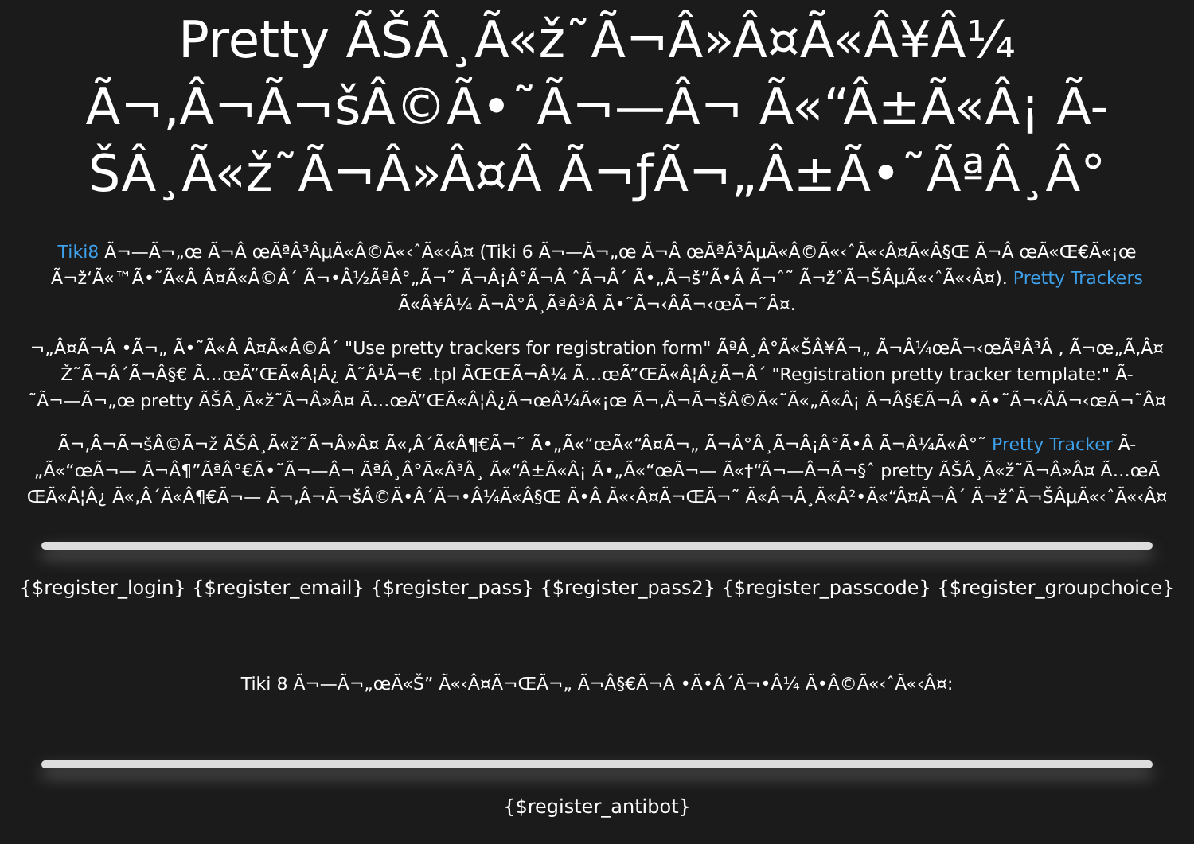Pretty ÃŠÂ¸Ã«ž˜Ã¬Â»Â¤Ã«Â¥Â¼ Ã¬‚Â¬Ã¬šÂ©Ã•˜Ã¬—Â¬ Ã«“Â±Ã«Â¡ Ã-ŠÂ¸Ã«ž˜Ã¬Â»Â¤Â Ã¬ƒÃ¬„Â±Ã•˜ÃªÂ¸Â°
Tiki8 Ã¬—Ã¬„œ Ã¬Â œÃªÂ³ÂµÃ«Â©Ã«‹ˆÃ«‹Â¤ (Tiki 6 Ã¬—Ã¬„œ Ã¬Â œÃªÂ³ÂµÃ«Â©Ã«‹ˆÃ«‹Â¤Ã«Â§Œ Ã¬Â œÃ«Œ€Ã«¡œ
Ã¬ž‘Ã«™Ã•˜Ã«Â Â¤Ã«Â©Â´ Ã¬•Â½ÃªÂ°„Ã¬˜ Ã¬Â¡Â°Ã¬Â ˆÃ¬Â´ Ã•„Ã¬š”Ã•Â Ã¬ˆ˜ Ã¬žˆÃ¬ŠÂµÃ«‹ˆÃ«‹Â¤). Pretty Trackers
Ã«Â¥Â¼ Ã¬Â°Â¸ÃªÂ³Â Ã•˜Ã¬‹ÂÃ¬‹œÃ¬˜Â¤.
¬„Â¤Ã¬Â •Ã¬„ Ã•˜Ã«Â Â¤Ã«Â©Â´ "Use pretty trackers for registration form" ÃªÂ¸Â°Ã«ŠÂ¥Ã¬„ Ã¬Â¼œÃ¬‹œÃªÂ³Â , Ã¬œ„Ã‚Â¤
Ž˜Ã¬Â´Ã¬Â§€ Ã…œÃ”ŒÃ«Â¦Â¿ Ã˜Â¹Ã¬€ .tpl ÃŒŒÃ¬Â¼ Ã…œÃ”ŒÃ«Â¦Â¿Ã¬Â´ "Registration pretty tracker template:" Ã-
˜Ã¬—Ã¬„œ pretty ÃŠÂ¸Ã«ž˜Ã¬Â»Â¤ Ã…œÃ”ŒÃ«Â¦Â¿Ã¬œÂ¼Ã«¡œ Ã¬‚Â¬Ã¬šÂ©Ã«˜Ã«„Ã«Â¡ Ã¬Â§€Ã¬Â •Ã•˜Ã¬‹ÂÃ¬‹œÃ¬˜Â¤
Ã¬‚Â¬Ã¬šÂ©Ã¬ž ÃŠÂ¸Ã«ž˜Ã¬Â»Â¤ Ã«‚Â´Ã«Â¶€Ã¬˜ Ã•„Ã«“œÃ«“Â¤Ã¬„ Ã¬Â°Â¸Ã¬Â¡Â°Ã•Â Ã¬Â¼Ã«Â°˜ Pretty Tracker Ã-
„Ã«“œÃ¬— Ã¬Â¶”ÃªÂ°€Ã•˜Ã¬—Â¬ ÃªÂ¸Â°Ã«Â³Â¸ Ã«“Â±Ã«Â¡ Ã•„Ã«“œÃ¬— Ã«†“Ã¬—Â¬Ã¬§ˆ pretty ÃŠÂ¸Ã«ž˜Ã¬Â»Â¤ Ã…œÃ
ŒÃ«Â¦Â¿ Ã«‚Â´Ã«Â¶€Ã¬— Ã¬‚Â¬Ã¬šÂ©Ã•Â´Ã¬•Â¼Ã«Â§Œ Ã•Â Ã«‹Â¤Ã¬ŒÃ¬˜ Ã«Â¬Â¸Ã«Â²•Ã«“Â¤Ã¬Â´ Ã¬žˆÃ¬ŠÂµÃ«‹ˆÃ«‹Â¤
{$register_login} {$register_email} {$register_pass} {$register_pass2} {$register_passcode} {$register_groupchoice}
Tiki 8 Ã¬—Ã¬„œÃ«Š” Ã«‹Â¤Ã¬ŒÃ¬„ Ã¬Â§€Ã¬Â •Ã•Â´Ã¬•Â¼ Ã•Â©Ã«‹ˆÃ«‹Â¤:
{$register_antibot}